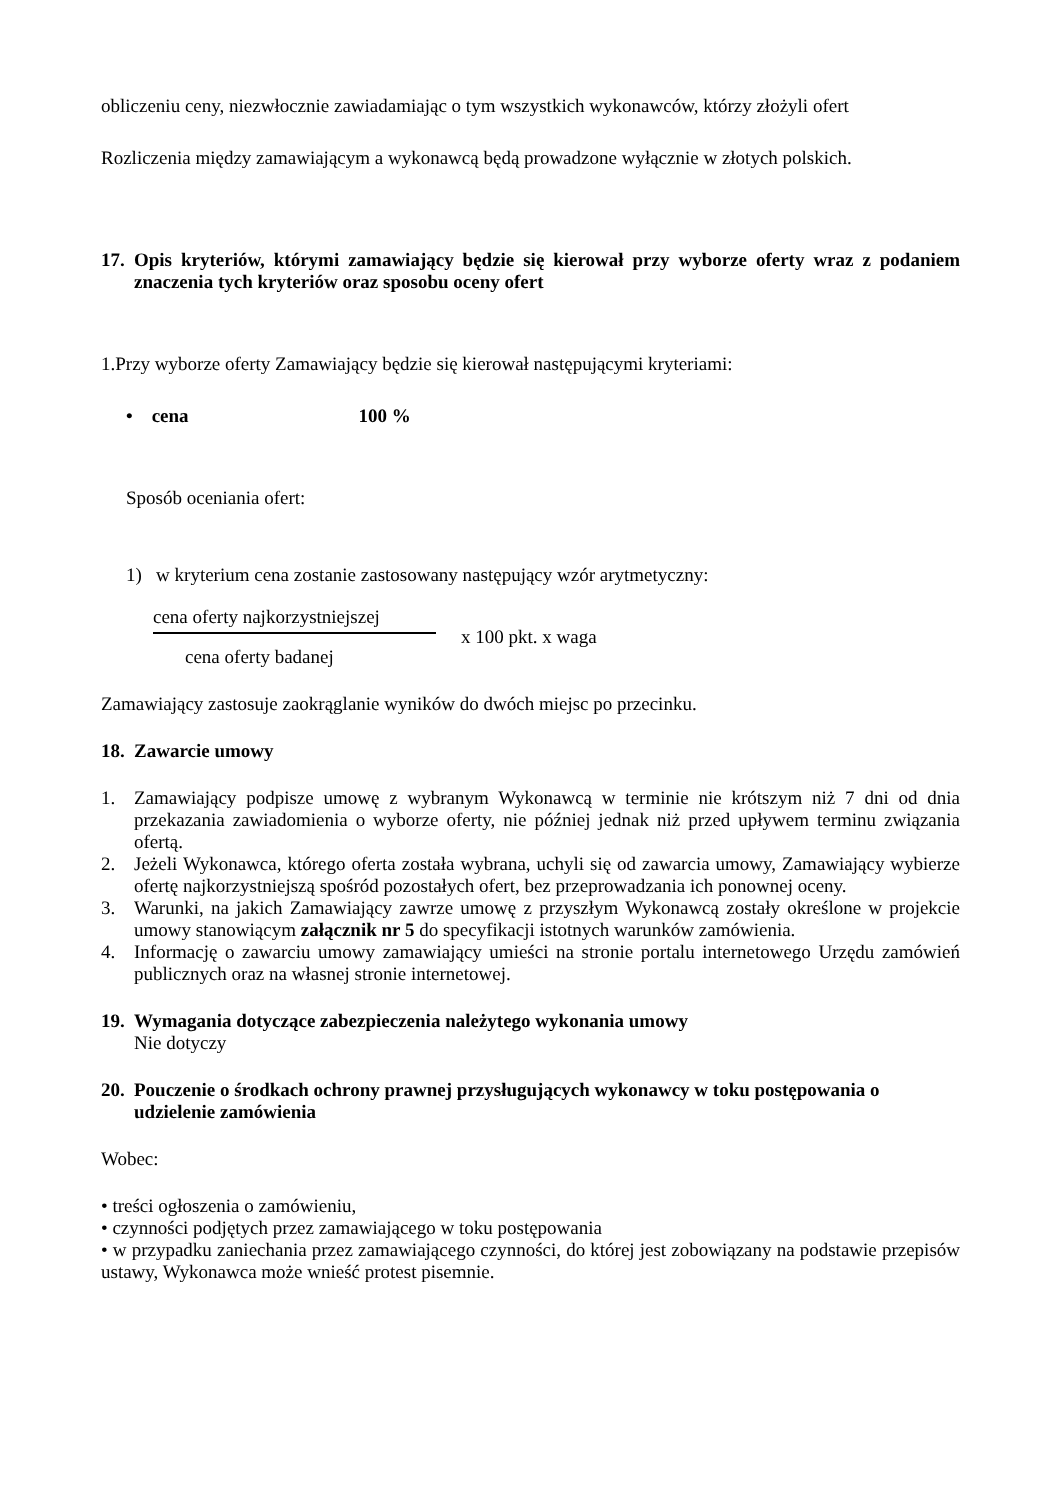obliczeniu ceny, niezwłocznie zawiadamiając o tym wszystkich wykonawców, którzy złożyli ofert
Rozliczenia między zamawiającym a wykonawcą będą prowadzone wyłącznie w złotych polskich.
17. Opis kryteriów, którymi zamawiający będzie się kierował przy wyborze oferty wraz z podaniem znaczenia tych kryteriów oraz sposobu oceny ofert
1.Przy wyborze oferty Zamawiający będzie się kierował następującymi kryteriami:
• cena 100 %
Sposób oceniania ofert:
1) w kryterium cena zostanie zastosowany następujący wzór arytmetyczny:
cena oferty najkorzystniejszej
cena oferty badanej
x 100 pkt. x waga
Zamawiający zastosuje zaokrąglanie wyników do dwóch miejsc po przecinku.
18. Zawarcie umowy
1. Zamawiający podpisze umowę z wybranym Wykonawcą w terminie nie krótszym niż 7 dni od dnia przekazania zawiadomienia o wyborze oferty, nie później jednak niż przed upływem terminu związania ofertą.
2. Jeżeli Wykonawca, którego oferta została wybrana, uchyli się od zawarcia umowy, Zamawiający wybierze ofertę najkorzystniejszą spośród pozostałych ofert, bez przeprowadzania ich ponownej oceny.
3. Warunki, na jakich Zamawiający zawrze umowę z przyszłym Wykonawcą zostały określone w projekcie umowy stanowiącym załącznik nr 5 do specyfikacji istotnych warunków zamówienia.
4. Informację o zawarciu umowy zamawiający umieści na stronie portalu internetowego Urzędu zamówień publicznych oraz na własnej stronie internetowej.
19. Wymagania dotyczące zabezpieczenia należytego wykonania umowy
Nie dotyczy
20. Pouczenie o środkach ochrony prawnej przysługujących wykonawcy w toku postępowania o udzielenie zamówienia
Wobec:
• treści ogłoszenia o zamówieniu,
• czynności podjętych przez zamawiającego w toku postępowania
• w przypadku zaniechania przez zamawiającego czynności, do której jest zobowiązany na podstawie przepisów ustawy, Wykonawca może wnieść protest pisemnie.